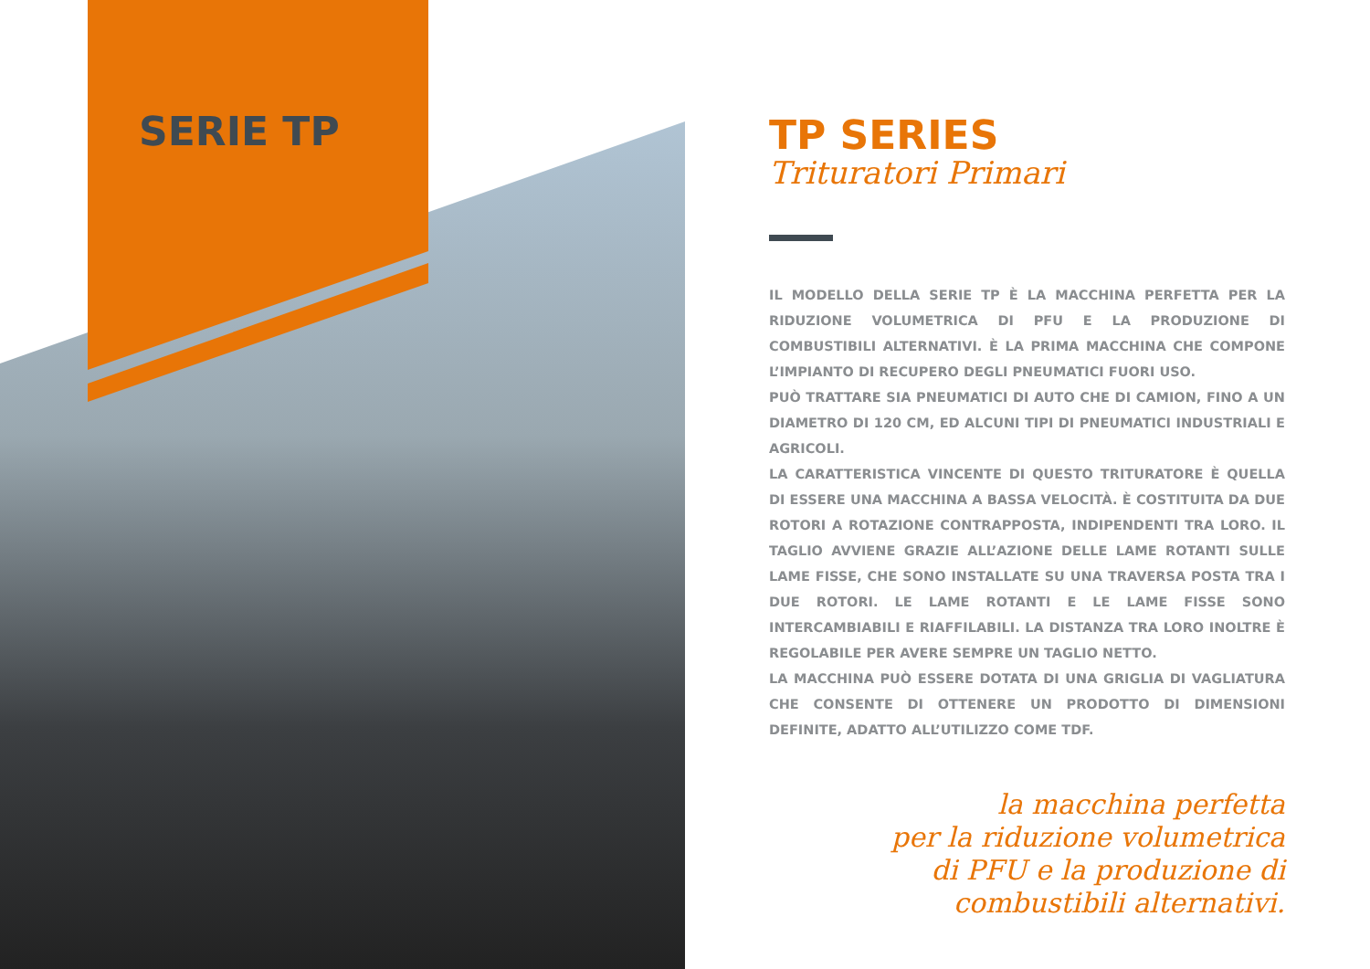SERIE TP
TP SERIES
Trituratori Primari
IL MODELLO DELLA SERIE TP È LA MACCHINA PERFETTA PER LA RIDUZIONE VOLUMETRICA DI PFU E LA PRODUZIONE DI COMBUSTIBILI ALTERNATIVI. È LA PRIMA MACCHINA CHE COMPONE L’IMPIANTO DI RECUPERO DEGLI PNEUMATICI FUORI USO.
PUÒ TRATTARE SIA PNEUMATICI DI AUTO CHE DI CAMION, FINO A UN DIAMETRO DI 120 CM, ED ALCUNI TIPI DI PNEUMATICI INDUSTRIALI E AGRICOLI.
LA CARATTERISTICA VINCENTE DI QUESTO TRITURATORE È QUELLA DI ESSERE UNA MACCHINA A BASSA VELOCITÀ. È COSTITUITA DA DUE ROTORI A ROTAZIONE CONTRAPPOSTA, INDIPENDENTI TRA LORO. IL TAGLIO AVVIENE GRAZIE ALL’AZIONE DELLE LAME ROTANTI SULLE LAME FISSE, CHE SONO INSTALLATE SU UNA TRAVERSA POSTA TRA I DUE ROTORI. LE LAME ROTANTI E LE LAME FISSE SONO INTERCAMBIABILI E RIAFFILABILI. LA DISTANZA TRA LORO INOLTRE È REGOLABILE PER AVERE SEMPRE UN TAGLIO NETTO.
LA MACCHINA PUÒ ESSERE DOTATA DI UNA GRIGLIA DI VAGLIATURA CHE CONSENTE DI OTTENERE UN PRODOTTO DI DIMENSIONI DEFINITE, ADATTO ALL’UTILIZZO COME TDF.
la macchina perfetta
per la riduzione volumetrica
di PFU e la produzione di
combustibili alternativi.